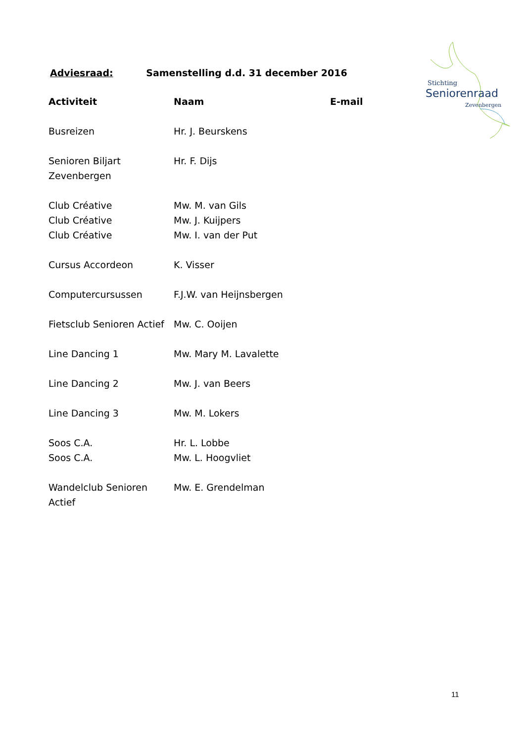Adviesraad: Samenstelling d.d. 31 december 2016
Stichting
Seniorenraad
Zevenbergen
| Activiteit | Naam | E-mail |
| --- | --- | --- |
| Busreizen | Hr. J. Beurskens | |
| Senioren Biljart Zevenbergen | Hr. F. Dijs | |
| Club Créative | Mw. M. van Gils | |
| Club Créative | Mw. J. Kuijpers | |
| Club Créative | Mw. I. van der Put | |
| Cursus Accordeon | K. Visser | |
| Computercursussen | F.J.W. van Heijnsbergen | |
| Fietsclub Senioren Actief | Mw. C. Ooijen | |
| Line Dancing 1 | Mw. Mary M. Lavalette | |
| Line Dancing 2 | Mw. J. van Beers | |
| Line Dancing 3 | Mw. M. Lokers | |
| Soos C.A. | Hr. L. Lobbe | |
| Soos C.A. | Mw. L. Hoogvliet | |
| Wandelclub Senioren Actief | Mw. E. Grendelman | |
11